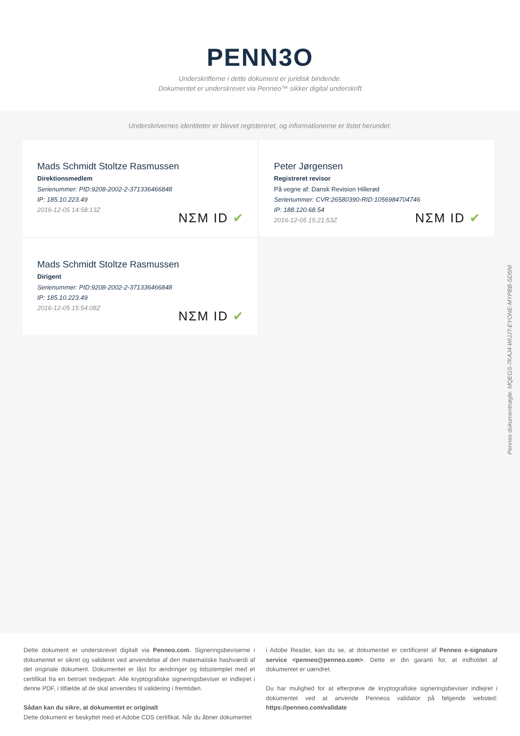PENN3O
Underskrifterne i dette dokument er juridisk bindende.
Dokumentet er underskrevet via Penneo™ sikker digital underskrift
Underskrivernes identiteter er blevet registereret, og informationerne er listet herunder.
Mads Schmidt Stoltze Rasmussen
Direktionsmedlem
Serienummer: PID:9208-2002-2-371336466848
IP: 185.10.223.49
2016-12-05 14:58:13Z
NΣM ID ✔
Peter Jørgensen
Registreret revisor
På vegne af: Dansk Revision Hillerød
Serienummer: CVR:26580390-RID:1056984704746
IP: 188.120.68.54
2016-12-05 15:21:53Z
NΣM ID ✔
Mads Schmidt Stoltze Rasmussen
Dirigent
Serienummer: PID:9208-2002-2-371336466848
IP: 185.10.223.49
2016-12-05 15:54:08Z
NΣM ID ✔
Penneo dokumentnøgle: MQEGS-7KAJ4-WIJJT-EYONE-MYPBB-SD5NI
Dette dokument er underskrevet digitalt via Penneo.com. Signeringsbeviserne i dokumentet er sikret og valideret ved anvendelse af den matematiske hashværdi af det originale dokument. Dokumentet er låst for ændringer og tidsstemplet med et certifikat fra en betroet tredjepart. Alle kryptografiske signeringsbeviser er indlejret i denne PDF, i tilfælde af de skal anvendes til validering i fremtiden.
Sådan kan du sikre, at dokumentet er originalt
Dette dokument er beskyttet med et Adobe CDS certifikat. Når du åbner dokumentet
i Adobe Reader, kan du se, at dokumentet er certificeret af Penneo e-signature service <penneo@penneo.com>. Dette er din garanti for, at indholdet af dokumentet er uændret.
Du har mulighed for at efterprøve de kryptografiske signeringsbeviser indlejret i dokumentet ved at anvende Penneos validator på følgende websted: https://penneo.com/validate